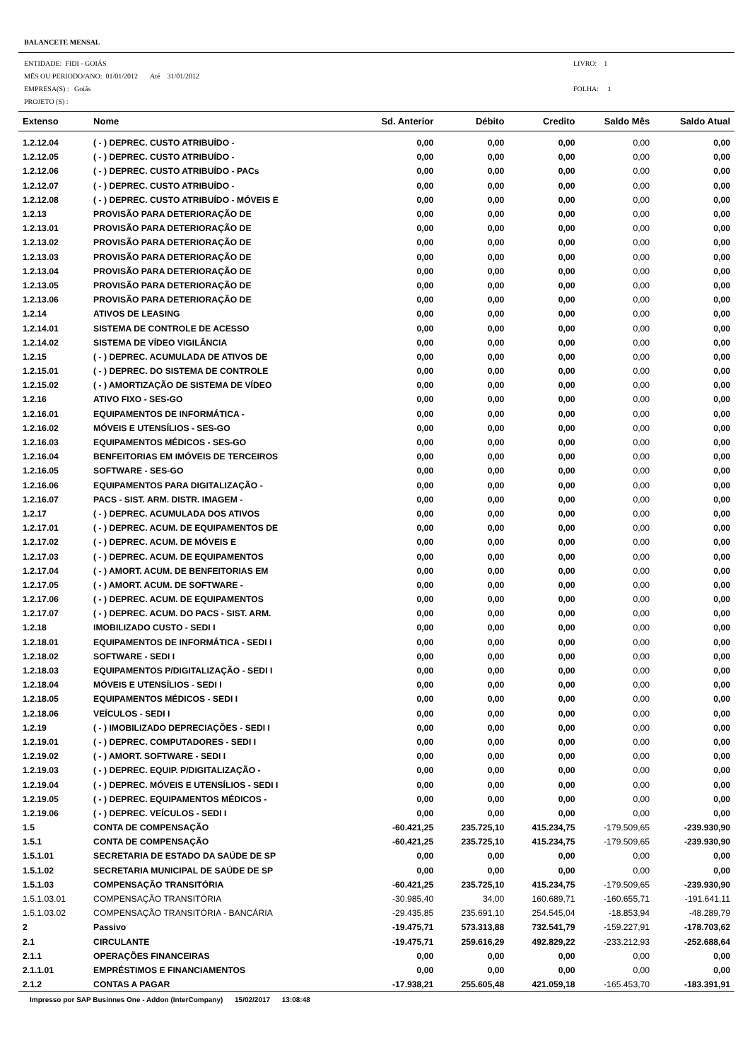BALANCETE MENSAL
ENTIDADE: FIDI - GOIÁS
MËS OU PERIODO/ANO: 01/01/2012 Até 31/01/2012
EMPRESA(S) : Goiás
PROJETO (S) :
LIVRO: 1
FOLHA: 1
| Extenso | Nome | Sd. Anterior | Débito | Credito | Saldo Mês | Saldo Atual |
| --- | --- | --- | --- | --- | --- | --- |
| 1.2.12.04 | ( - ) DEPREC. CUSTO ATRIBUÍDO - | 0,00 | 0,00 | 0,00 | 0,00 | 0,00 |
| 1.2.12.05 | ( - ) DEPREC. CUSTO ATRIBUÍDO - | 0,00 | 0,00 | 0,00 | 0,00 | 0,00 |
| 1.2.12.06 | ( - ) DEPREC. CUSTO ATRIBUÍDO - PACs | 0,00 | 0,00 | 0,00 | 0,00 | 0,00 |
| 1.2.12.07 | ( - ) DEPREC. CUSTO ATRIBUÍDO - | 0,00 | 0,00 | 0,00 | 0,00 | 0,00 |
| 1.2.12.08 | ( - ) DEPREC. CUSTO ATRIBUÍDO - MÓVEIS E | 0,00 | 0,00 | 0,00 | 0,00 | 0,00 |
| 1.2.13 | PROVISÃO PARA DETERIORAÇÃO DE | 0,00 | 0,00 | 0,00 | 0,00 | 0,00 |
| 1.2.13.01 | PROVISÃO PARA DETERIORAÇÃO DE | 0,00 | 0,00 | 0,00 | 0,00 | 0,00 |
| 1.2.13.02 | PROVISÃO PARA DETERIORAÇÃO DE | 0,00 | 0,00 | 0,00 | 0,00 | 0,00 |
| 1.2.13.03 | PROVISÃO PARA DETERIORAÇÃO DE | 0,00 | 0,00 | 0,00 | 0,00 | 0,00 |
| 1.2.13.04 | PROVISÃO PARA DETERIORAÇÃO DE | 0,00 | 0,00 | 0,00 | 0,00 | 0,00 |
| 1.2.13.05 | PROVISÃO PARA DETERIORAÇÃO DE | 0,00 | 0,00 | 0,00 | 0,00 | 0,00 |
| 1.2.13.06 | PROVISÃO PARA DETERIORAÇÃO DE | 0,00 | 0,00 | 0,00 | 0,00 | 0,00 |
| 1.2.14 | ATIVOS DE LEASING | 0,00 | 0,00 | 0,00 | 0,00 | 0,00 |
| 1.2.14.01 | SISTEMA DE CONTROLE DE ACESSO | 0,00 | 0,00 | 0,00 | 0,00 | 0,00 |
| 1.2.14.02 | SISTEMA DE VÍDEO VIGILÂNCIA | 0,00 | 0,00 | 0,00 | 0,00 | 0,00 |
| 1.2.15 | ( - ) DEPREC. ACUMULADA DE ATIVOS DE | 0,00 | 0,00 | 0,00 | 0,00 | 0,00 |
| 1.2.15.01 | ( - ) DEPREC. DO SISTEMA DE CONTROLE | 0,00 | 0,00 | 0,00 | 0,00 | 0,00 |
| 1.2.15.02 | ( - ) AMORTIZAÇÃO DE SISTEMA DE VÍDEO | 0,00 | 0,00 | 0,00 | 0,00 | 0,00 |
| 1.2.16 | ATIVO FIXO - SES-GO | 0,00 | 0,00 | 0,00 | 0,00 | 0,00 |
| 1.2.16.01 | EQUIPAMENTOS DE INFORMÁTICA - | 0,00 | 0,00 | 0,00 | 0,00 | 0,00 |
| 1.2.16.02 | MÓVEIS E UTENSÍLIOS - SES-GO | 0,00 | 0,00 | 0,00 | 0,00 | 0,00 |
| 1.2.16.03 | EQUIPAMENTOS MÉDICOS - SES-GO | 0,00 | 0,00 | 0,00 | 0,00 | 0,00 |
| 1.2.16.04 | BENFEITORIAS EM IMÓVEIS DE TERCEIROS | 0,00 | 0,00 | 0,00 | 0,00 | 0,00 |
| 1.2.16.05 | SOFTWARE - SES-GO | 0,00 | 0,00 | 0,00 | 0,00 | 0,00 |
| 1.2.16.06 | EQUIPAMENTOS PARA DIGITALIZAÇÃO - | 0,00 | 0,00 | 0,00 | 0,00 | 0,00 |
| 1.2.16.07 | PACS - SIST. ARM. DISTR. IMAGEM - | 0,00 | 0,00 | 0,00 | 0,00 | 0,00 |
| 1.2.17 | ( - ) DEPREC. ACUMULADA DOS ATIVOS | 0,00 | 0,00 | 0,00 | 0,00 | 0,00 |
| 1.2.17.01 | ( - ) DEPREC. ACUM. DE EQUIPAMENTOS DE | 0,00 | 0,00 | 0,00 | 0,00 | 0,00 |
| 1.2.17.02 | ( - ) DEPREC. ACUM. DE MÓVEIS E | 0,00 | 0,00 | 0,00 | 0,00 | 0,00 |
| 1.2.17.03 | ( - ) DEPREC. ACUM. DE EQUIPAMENTOS | 0,00 | 0,00 | 0,00 | 0,00 | 0,00 |
| 1.2.17.04 | ( - ) AMORT. ACUM. DE BENFEITORIAS EM | 0,00 | 0,00 | 0,00 | 0,00 | 0,00 |
| 1.2.17.05 | ( - ) AMORT. ACUM. DE SOFTWARE - | 0,00 | 0,00 | 0,00 | 0,00 | 0,00 |
| 1.2.17.06 | ( - ) DEPREC. ACUM. DE EQUIPAMENTOS | 0,00 | 0,00 | 0,00 | 0,00 | 0,00 |
| 1.2.17.07 | ( - ) DEPREC. ACUM. DO PACS - SIST. ARM. | 0,00 | 0,00 | 0,00 | 0,00 | 0,00 |
| 1.2.18 | IMOBILIZADO CUSTO - SEDI I | 0,00 | 0,00 | 0,00 | 0,00 | 0,00 |
| 1.2.18.01 | EQUIPAMENTOS DE INFORMÁTICA - SEDI I | 0,00 | 0,00 | 0,00 | 0,00 | 0,00 |
| 1.2.18.02 | SOFTWARE - SEDI I | 0,00 | 0,00 | 0,00 | 0,00 | 0,00 |
| 1.2.18.03 | EQUIPAMENTOS P/DIGITALIZAÇÃO - SEDI I | 0,00 | 0,00 | 0,00 | 0,00 | 0,00 |
| 1.2.18.04 | MÓVEIS E UTENSÍLIOS - SEDI I | 0,00 | 0,00 | 0,00 | 0,00 | 0,00 |
| 1.2.18.05 | EQUIPAMENTOS MÉDICOS - SEDI I | 0,00 | 0,00 | 0,00 | 0,00 | 0,00 |
| 1.2.18.06 | VEÍCULOS - SEDI I | 0,00 | 0,00 | 0,00 | 0,00 | 0,00 |
| 1.2.19 | ( - ) IMOBILIZADO DEPRECIAÇÕES - SEDI I | 0,00 | 0,00 | 0,00 | 0,00 | 0,00 |
| 1.2.19.01 | ( - ) DEPREC. COMPUTADORES - SEDI I | 0,00 | 0,00 | 0,00 | 0,00 | 0,00 |
| 1.2.19.02 | ( - ) AMORT. SOFTWARE - SEDI I | 0,00 | 0,00 | 0,00 | 0,00 | 0,00 |
| 1.2.19.03 | ( - ) DEPREC. EQUIP. P/DIGITALIZAÇÃO - | 0,00 | 0,00 | 0,00 | 0,00 | 0,00 |
| 1.2.19.04 | ( - ) DEPREC. MÓVEIS E UTENSÍLIOS - SEDI I | 0,00 | 0,00 | 0,00 | 0,00 | 0,00 |
| 1.2.19.05 | ( - ) DEPREC. EQUIPAMENTOS MÉDICOS - | 0,00 | 0,00 | 0,00 | 0,00 | 0,00 |
| 1.2.19.06 | ( - ) DEPREC. VEÍCULOS - SEDI I | 0,00 | 0,00 | 0,00 | 0,00 | 0,00 |
| 1.5 | CONTA DE COMPENSAÇÃO | -60.421,25 | 235.725,10 | 415.234,75 | -179.509,65 | -239.930,90 |
| 1.5.1 | CONTA DE COMPENSAÇÃO | -60.421,25 | 235.725,10 | 415.234,75 | -179.509,65 | -239.930,90 |
| 1.5.1.01 | SECRETARIA DE ESTADO DA SAÚDE DE SP | 0,00 | 0,00 | 0,00 | 0,00 | 0,00 |
| 1.5.1.02 | SECRETARIA MUNICIPAL DE SAÚDE DE SP | 0,00 | 0,00 | 0,00 | 0,00 | 0,00 |
| 1.5.1.03 | COMPENSAÇÃO TRANSITÓRIA | -60.421,25 | 235.725,10 | 415.234,75 | -179.509,65 | -239.930,90 |
| 1.5.1.03.01 | COMPENSAÇÃO TRANSITÓRIA | -30.985,40 | 34,00 | 160.689,71 | -160.655,71 | -191.641,11 |
| 1.5.1.03.02 | COMPENSAÇÃO TRANSITÓRIA - BANCÁRIA | -29.435,85 | 235.691,10 | 254.545,04 | -18.853,94 | -48.289,79 |
| 2 | Passivo | -19.475,71 | 573.313,88 | 732.541,79 | -159.227,91 | -178.703,62 |
| 2.1 | CIRCULANTE | -19.475,71 | 259.616,29 | 492.829,22 | -233.212,93 | -252.688,64 |
| 2.1.1 | OPERAÇÕES FINANCEIRAS | 0,00 | 0,00 | 0,00 | 0,00 | 0,00 |
| 2.1.1.01 | EMPRÉSTIMOS E FINANCIAMENTOS | 0,00 | 0,00 | 0,00 | 0,00 | 0,00 |
| 2.1.2 | CONTAS A PAGAR | -17.938,21 | 255.605,48 | 421.059,18 | -165.453,70 | -183.391,91 |
Impresso por SAP Businnes One - Addon (InterCompany) 15/02/2017 13:08:48